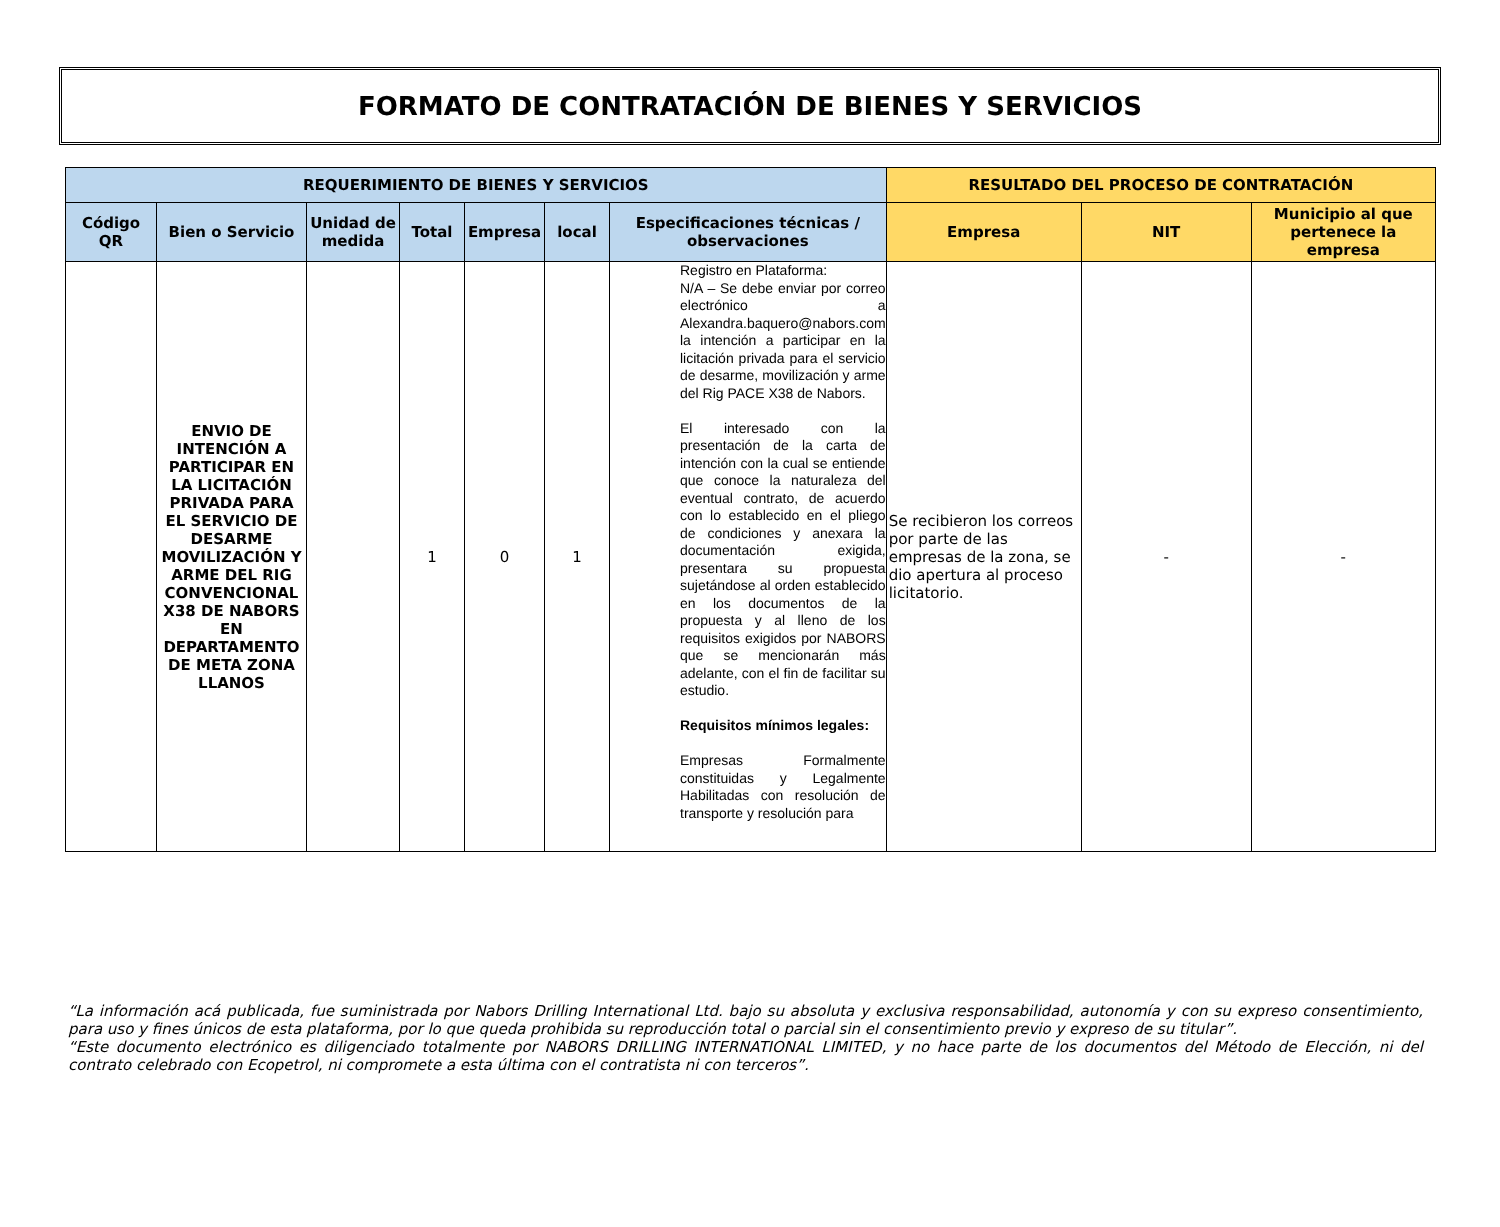FORMATO DE CONTRATACIÓN DE BIENES Y SERVICIOS
| REQUERIMIENTO DE BIENES Y SERVICIOS | | | | | | | RESULTADO DEL PROCESO DE CONTRATACIÓN | | |
| --- | --- | --- | --- | --- | --- | --- | --- | --- | --- |
| Código QR | Bien o Servicio | Unidad de medida | Total | Empresa | local | Especificaciones técnicas / observaciones | Empresa | NIT | Municipio al que pertenece la empresa |
| | ENVIO DE INTENCIÓN A PARTICIPAR EN LA LICITACIÓN PRIVADA PARA EL SERVICIO DE DESARME MOVILIZACIÓN Y ARME DEL RIG CONVENCIONAL X38 DE NABORS EN DEPARTAMENTO DE META ZONA LLANOS | | 1 | 0 | 1 | Registro en Plataforma: N/A – Se debe enviar por correo electrónico a Alexandra.baquero@nabors.com la intención a participar en la licitación privada para el servicio de desarme, movilización y arme del Rig PACE X38 de Nabors. El interesado con la presentación de la carta de intención con la cual se entiende que conoce la naturaleza del eventual contrato, de acuerdo con lo establecido en el pliego de condiciones y anexara la documentación exigida, presentara su propuesta sujetándose al orden establecido en los documentos de la propuesta y al lleno de los requisitos exigidos por NABORS que se mencionarán más adelante, con el fin de facilitar su estudio. Requisitos mínimos legales: Empresas Formalmente constituidas y Legalmente Habilitadas con resolución de transporte y resolución para | Se recibieron los correos por parte de las empresas de la zona, se dio apertura al proceso licitatorio. | - | - |
“La información acá publicada, fue suministrada por Nabors Drilling International Ltd. bajo su absoluta y exclusiva responsabilidad, autonomía y con su expreso consentimiento, para uso y fines únicos de esta plataforma, por lo que queda prohibida su reproducción total o parcial sin el consentimiento previo y expreso de su titular”.
“Este documento electrónico es diligenciado totalmente por NABORS DRILLING INTERNATIONAL LIMITED, y no hace parte de los documentos del Método de Elección, ni del contrato celebrado con Ecopetrol, ni compromete a esta última con el contratista ni con terceros”.